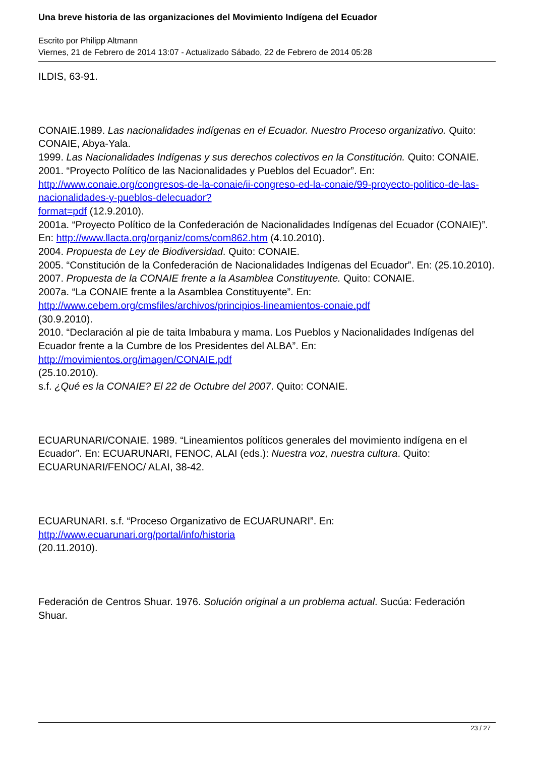Una breve historia de las organizaciones del Movimiento Indígena del Ecuador
Escrito por Philipp Altmann
Viernes, 21 de Febrero de 2014 13:07 - Actualizado Sábado, 22 de Febrero de 2014 05:28
ILDIS, 63-91.
CONAIE.1989. Las nacionalidades indígenas en el Ecuador. Nuestro Proceso organizativo. Quito: CONAIE, Abya-Yala.
1999. Las Nacionalidades Indígenas y sus derechos colectivos en la Constitución. Quito: CONAIE.
2001. “Proyecto Político de las Nacionalidades y Pueblos del Ecuador”. En: http://www.conaie.org/congresos-de-la-conaie/ii-congreso-ed-la-conaie/99-proyecto-politico-de-las-nacionalidades-y-pueblos-delecuador?
format=pdf (12.9.2010).
2001a. “Proyecto Político de la Confederación de Nacionalidades Indígenas del Ecuador (CONAIE)”. En: http://www.llacta.org/organiz/coms/com862.htm (4.10.2010).
2004. Propuesta de Ley de Biodiversidad. Quito: CONAIE.
2005. “Constitución de la Confederación de Nacionalidades Indígenas del Ecuador”. En: (25.10.2010).
2007. Propuesta de la CONAIE frente a la Asamblea Constituyente. Quito: CONAIE.
2007a. “La CONAIE frente a la Asamblea Constituyente”. En: http://www.cebem.org/cmsfiles/archivos/principios-lineamientos-conaie.pdf
(30.9.2010).
2010. “Declaración al pie de taita Imbabura y mama. Los Pueblos y Nacionalidades Indígenas del Ecuador frente a la Cumbre de los Presidentes del ALBA”. En: http://movimientos.org/imagen/CONAIE.pdf
(25.10.2010).
s.f. ¿Qué es la CONAIE? El 22 de Octubre del 2007. Quito: CONAIE.
ECUARUNARI/CONAIE. 1989. “Lineamientos políticos generales del movimiento indígena en el Ecuador”. En: ECUARUNARI, FENOC, ALAI (eds.): Nuestra voz, nuestra cultura. Quito: ECUARUNARI/FENOC/ ALAI, 38-42.
ECUARUNARI. s.f. “Proceso Organizativo de ECUARUNARI”. En: http://www.ecuarunari.org/portal/info/historia
(20.11.2010).
Federación de Centros Shuar. 1976. Solución original a un problema actual. Sucúa: Federación Shuar.
23 / 27